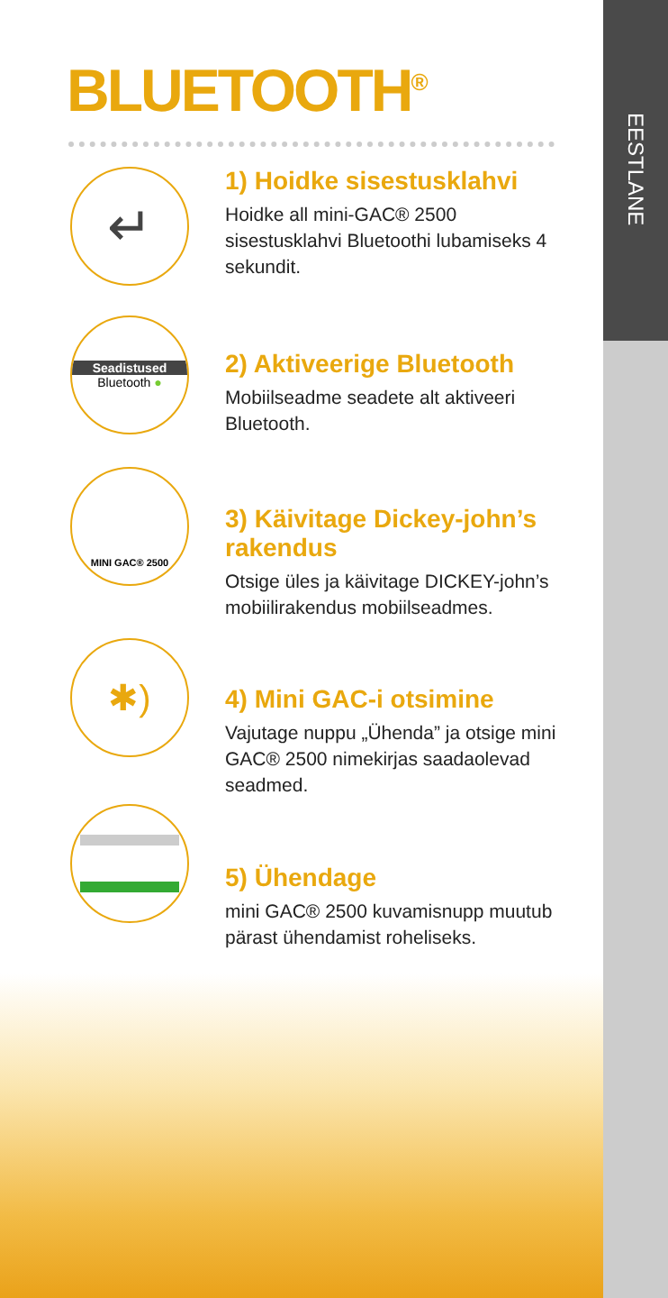EESTLANE
BLUETOOTH<sup>®</sup>
↵
1) Hoidke sisestusklahvi
Hoidke all mini-GAC® 2500 sisestusklahvi Bluetoothi lubamiseks 4 sekundit.
Seadistused
Bluetooth ●
2) Aktiveerige Bluetooth
Mobiilseadme seadete alt aktiveeri Bluetooth.
MINI GAC® 2500
3) Käivitage Dickey-john’s rakendus
Otsige üles ja käivitage DICKEY-john’s mobiilirakendus mobiilseadmes.
✱)
4) Mini GAC-i otsimine
Vajutage nuppu „Ühenda” ja otsige mini GAC® 2500 nimekirjas saadaolevad seadmed.
5) Ühendage
mini GAC® 2500 kuvamisnupp muutub pärast ühendamist roheliseks.